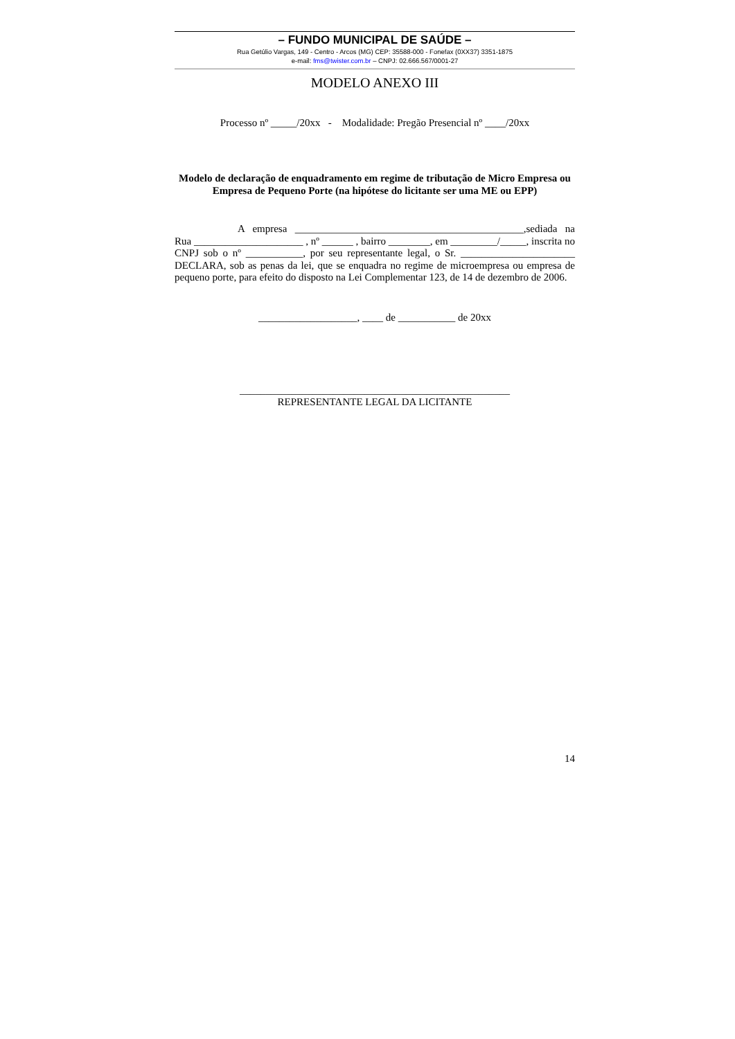– FUNDO MUNICIPAL DE SAÚDE –
Rua Getúlio Vargas, 149 - Centro - Arcos (MG) CEP: 35588-000 - Fonefax (0XX37) 3351-1875
e-mail: fms@twister.com.br – CNPJ: 02.666.567/0001-27
MODELO ANEXO III
Processo nº _____/20xx - Modalidade: Pregão Presencial nº ____/20xx
Modelo de declaração de enquadramento em regime de tributação de Micro Empresa ou Empresa de Pequeno Porte (na hipótese do licitante ser uma ME ou EPP)
A empresa ____________________________________________,sediada na Rua _____________________ , nº ______ , bairro ________, em _________/_____, inscrita no CNPJ sob o nº ___________, por seu representante legal, o Sr. ______________________ DECLARA, sob as penas da lei, que se enquadra no regime de microempresa ou empresa de pequeno porte, para efeito do disposto na Lei Complementar 123, de 14 de dezembro de 2006.
___________________, ____ de ___________ de 20xx
____________________________________________________
REPRESENTANTE LEGAL DA LICITANTE
14